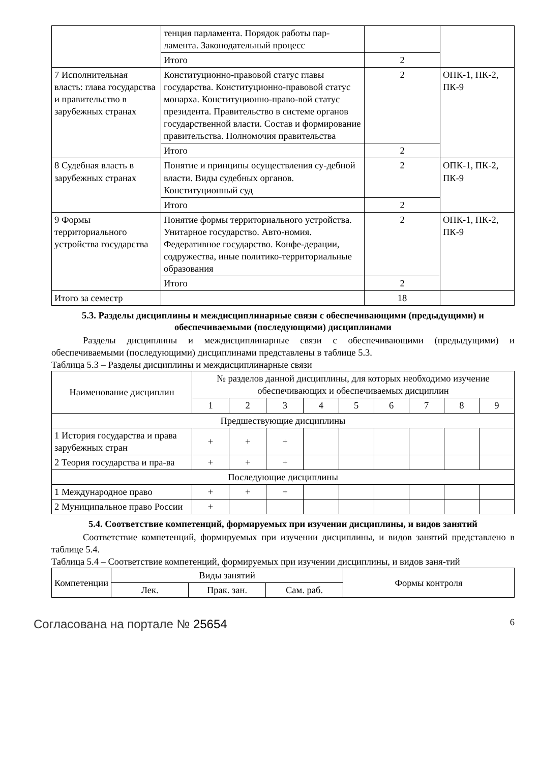| | тенция парламента. Порядок работы пар-ламента. Законодательный процесс | | |
| | Итого | 2 | |
| 7 Исполнительная власть: глава государства и правительство в зарубежных странах | Конституционно-правовой статус главы государства. Конституционно-правовой статус монарха. Конституционно-право-вой статус президента. Правительство в системе органов государственной власти. Состав и формирование правительства. Полномочия правительства | 2 | ОПК-1, ПК-2, ПК-9 |
| | Итого | 2 | |
| 8 Судебная власть в зарубежных странах | Понятие и принципы осуществления су-дебной власти. Виды судебных органов. Конституционный суд | 2 | ОПК-1, ПК-2, ПК-9 |
| | Итого | 2 | |
| 9 Формы территориального устройства государства | Понятие формы территориального устройства. Унитарное государство. Авто-номия. Федеративное государство. Конфе-дерации, содружества, иные политико-территориальные образования | 2 | ОПК-1, ПК-2, ПК-9 |
| | Итого | 2 | |
| Итого за семестр | | 18 | |
5.3. Разделы дисциплины и междисциплинарные связи с обеспечивающими (предыдущими) и обеспечиваемыми (последующими) дисциплинами
Разделы дисциплины и междисциплинарные связи с обеспечивающими (предыдущими) и обеспечиваемыми (последующими) дисциплинами представлены в таблице 5.3.
Таблица 5.3 – Разделы дисциплины и междисциплинарные связи
| Наименование дисциплин | № разделов данной дисциплины, для которых необходимо изучение обеспечивающих и обеспечиваемых дисциплин | | | | | | | | |
| --- | --- | --- | --- | --- | --- | --- | --- | --- | --- |
| | 1 | 2 | 3 | 4 | 5 | 6 | 7 | 8 | 9 |
| Предшествующие дисциплины | | | | | | | | | |
| 1 История государства и права зарубежных стран | + | + | + | | | | | | |
| 2 Теория государства и пра-ва | + | + | + | | | | | | |
| Последующие дисциплины | | | | | | | | | |
| 1 Международное право | + | + | + | | | | | | |
| 2 Муниципальное право России | + | | | | | | | | |
5.4. Соответствие компетенций, формируемых при изучении дисциплины, и видов занятий
Соответствие компетенций, формируемых при изучении дисциплины, и видов занятий представлено в таблице 5.4.
Таблица 5.4 – Соответствие компетенций, формируемых при изучении дисциплины, и видов заня-тий
| Компетенции | Виды занятий | | | Формы контроля |
| --- | --- | --- | --- | --- |
| | Лек. | Прак. зан. | Сам. раб. | |
Согласована на портале № 25654 6